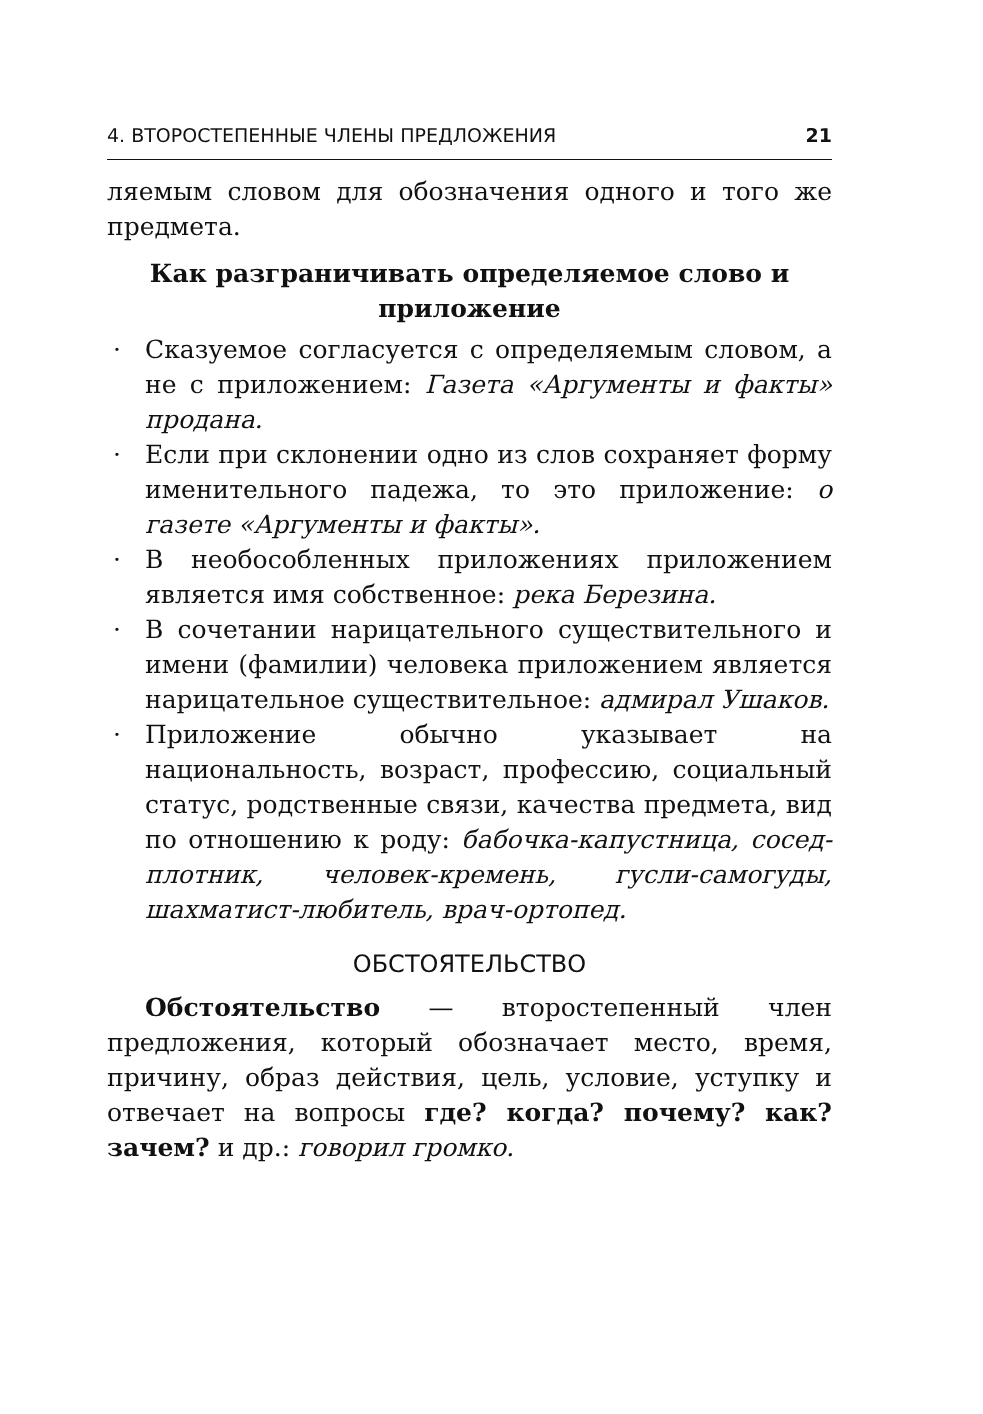4. ВТОРОСТЕПЕННЫЕ ЧЛЕНЫ ПРЕДЛОЖЕНИЯ 21
ляемым словом для обозначения одного и того же предмета.
Как разграничивать определяемое слово и приложение
· Сказуемое согласуется с определяемым словом, а не с приложением: Газета «Аргументы и факты» продана.
· Если при склонении одно из слов сохраняет форму именительного падежа, то это приложение: о газете «Аргументы и факты».
· В необособленных приложениях приложением является имя собственное: река Березина.
· В сочетании нарицательного существительного и имени (фамилии) человека приложением является нарицательное существительное: адмирал Ушаков.
· Приложение обычно указывает на национальность, возраст, профессию, социальный статус, родственные связи, качества предмета, вид по отношению к роду: бабочка-капустница, сосед-плотник, человек-кремень, гусли-самогуды, шахматист-любитель, врач-ортопед.
ОБСТОЯТЕЛЬСТВО
Обстоятельство — второстепенный член предложения, который обозначает место, время, причину, образ действия, цель, условие, уступку и отвечает на вопросы где? когда? почему? как? зачем? и др.: говорил громко.